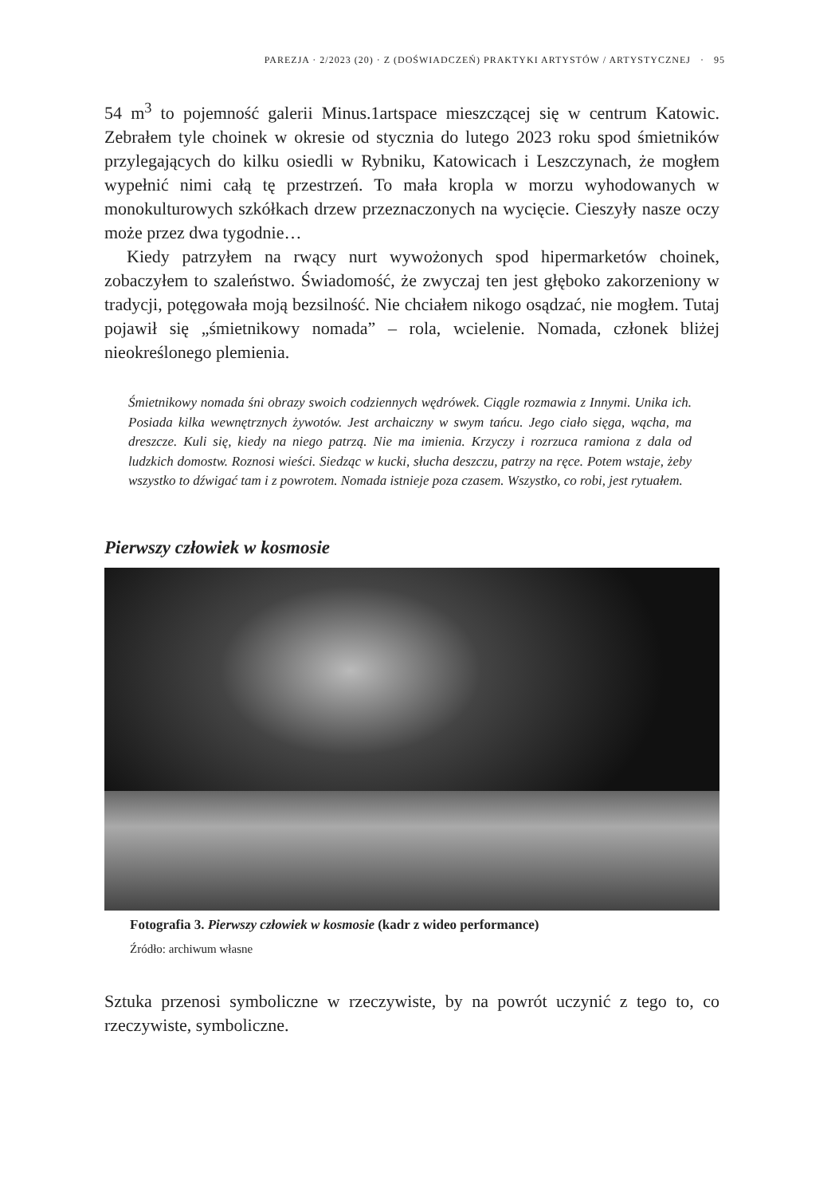PAREZJA · 2/2023 (20) · Z (DOŚWIADCZEŃ) PRAKTYKI ARTYSTÓW / ARTYSTYCZNEJ · 95
54 m<sup>3</sup> to pojemność galerii Minus.1artspace mieszczącej się w centrum Katowic. Zebrałem tyle choinek w okresie od stycznia do lutego 2023 roku spod śmietników przylegających do kilku osiedli w Rybniku, Katowicach i Leszczynach, że mogłem wypełnić nimi całą tę przestrzeń. To mała kropla w morzu wyhodowanych w monokulturowych szkółkach drzew przeznaczonych na wycięcie. Cieszyły nasze oczy może przez dwa tygodnie…
Kiedy patrzyłem na rwący nurt wywożonych spod hipermarketów choinek, zobaczyłem to szaleństwo. Świadomość, że zwyczaj ten jest głęboko zakorzeniony w tradycji, potęgowała moją bezsilność. Nie chciałem nikogo osądzać, nie mogłem. Tutaj pojawił się „śmietnikowy nomada” – rola, wcielenie. Nomada, członek bliżej nieokreślonego plemienia.
Śmietnikowy nomada śni obrazy swoich codziennych wędrówek. Ciągle rozmawia z Innymi. Unika ich. Posiada kilka wewnętrznych żywotów. Jest archaiczny w swym tańcu. Jego ciało sięga, wącha, ma dreszcze. Kuli się, kiedy na niego patrzą. Nie ma imienia. Krzyczy i rozrzuca ramiona z dala od ludzkich domostw. Roznosi wieści. Siedząc w kucki, słucha deszczu, patrzy na ręce. Potem wstaje, żeby wszystko to dźwigać tam i z powrotem. Nomada istnieje poza czasem. Wszystko, co robi, jest rytuałem.
Pierwszy człowiek w kosmosie
Fotografia 3. Pierwszy człowiek w kosmosie (kadr z wideo performance)
Źródło: archiwum własne
Sztuka przenosi symboliczne w rzeczywiste, by na powrót uczynić z tego to, co rzeczywiste, symboliczne.